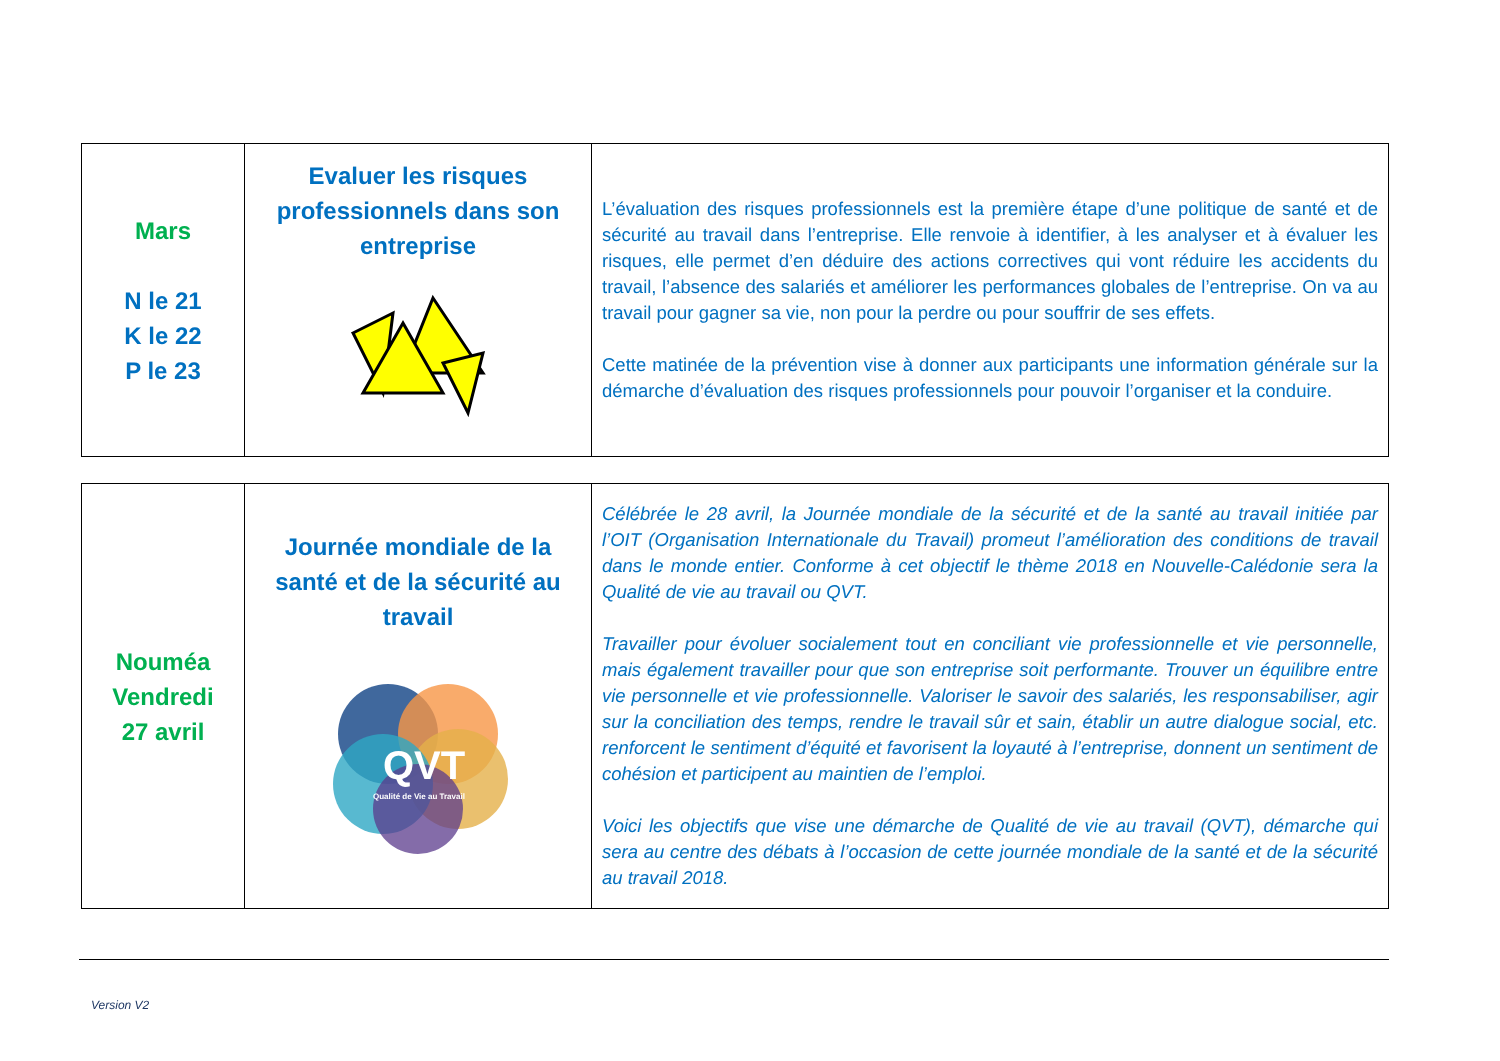| Mars N le 21 K le 22 P le 23 | Evaluer les risques professionnels dans son entreprise | L’évaluation des risques professionnels est la première étape d’une politique de santé et de sécurité au travail dans l’entreprise. Elle renvoie à identifier, à les analyser et à évaluer les risques, elle permet d’en déduire des actions correctives qui vont réduire les accidents du travail, l’absence des salariés et améliorer les performances globales de l’entreprise. On va au travail pour gagner sa vie, non pour la perdre ou pour souffrir de ses effets. Cette matinée de la prévention vise à donner aux participants une information générale sur la démarche d’évaluation des risques professionnels pour pouvoir l’organiser et la conduire. |
| Nouméa Vendredi 27 avril | Journée mondiale de la santé et de la sécurité au travail QVT Qualité de Vie au Travail | Célébrée le 28 avril, la Journée mondiale de la sécurité et de la santé au travail initiée par l’OIT (Organisation Internationale du Travail) promeut l’amélioration des conditions de travail dans le monde entier. Conforme à cet objectif le thème 2018 en Nouvelle-Calédonie sera la Qualité de vie au travail ou QVT. Travailler pour évoluer socialement tout en conciliant vie professionnelle et vie personnelle, mais également travailler pour que son entreprise soit performante. Trouver un équilibre entre vie personnelle et vie professionnelle. Valoriser le savoir des salariés, les responsabiliser, agir sur la conciliation des temps, rendre le travail sûr et sain, établir un autre dialogue social, etc. renforcent le sentiment d’équité et favorisent la loyauté à l’entreprise, donnent un sentiment de cohésion et participent au maintien de l’emploi. Voici les objectifs que vise une démarche de Qualité de vie au travail (QVT), démarche qui sera au centre des débats à l’occasion de cette journée mondiale de la santé et de la sécurité au travail 2018. |
Version V2